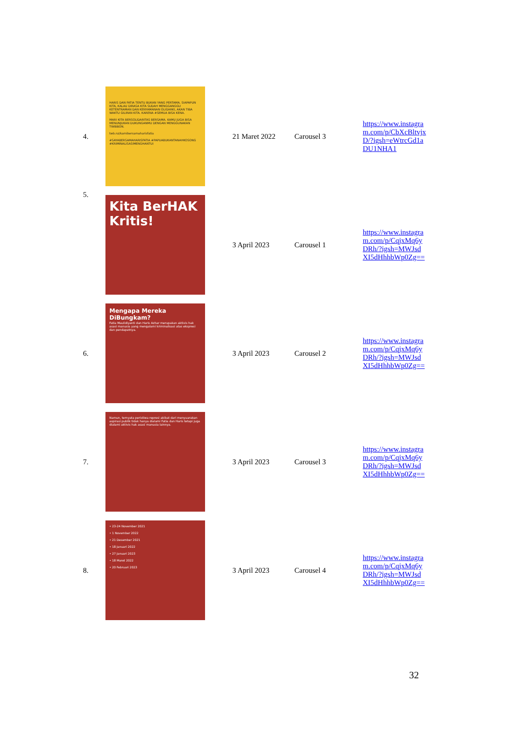| 4. | HARIS DAN FATIA TENTU BUKAN YANG PERTAMA. SIAPAPUN KITA, KALAU DIRASA KITA SUDAH MENGGANGGU KETENTRAMAN DAN KENYAMANAN OLIGARKI, AKAN TIBA WAKTU GILIRAN KITA. KARENA #SEMUA BISA KENA. MARI KITA BERSOLIDARITAS BERSAMA. KAMU JUGA BISA MENUNJUKAN DUKUNGANMU DENGAN MENGGUNAKAN TWIBBON. twb.nz/kamibersamaharisfatia #SAYABERSAMAHARISFATIA #PAPUABUKANTANAHKOSONG #KRIMINALISASIMENGHANTUI | 21 Maret 2022 | Carousel 3 | https://www.instagram.com/p/CbXcBltvjxD/?igsh=eWtrcGd1aDU1NHA1 |
| 5. | Kita BerHAK Kritis! | 3 April 2023 | Carousel 1 | https://www.instagram.com/p/CqjxMq6yDRh/?igsh=MWJsdXI5dHhhbWp0Zg== |
| 6. | Mengapa Mereka DiBungkam? Fatia Maulidiyanti dan Haris Azhar merupakan aktivis hak asasi manusia yang mengalami kriminalisasi atas ekspresi dan pendapatnya. | 3 April 2023 | Carousel 2 | https://www.instagram.com/p/CqjxMq6yDRh/?igsh=MWJsdXI5dHhhbWp0Zg== |
| 7. | Namun, ternyata peristiwa represi akibat dari menyuarakan aspirasi publik tidak hanya dialami Fatia dan Haris tetapi juga dialami aktivis hak asasi manusia lainnya. | 3 April 2023 | Carousel 3 | https://www.instagram.com/p/CqjxMq6yDRh/?igsh=MWJsdXI5dHhhbWp0Zg== |
| 8. | • 23-24 November 2021 • 1 November 2022 • 21 Desember 2021 • 18 Januari 2022 • 27 Januari 2023 • 18 Maret 2022 • 20 Februari 2023 | 3 April 2023 | Carousel 4 | https://www.instagram.com/p/CqjxMq6yDRh/?igsh=MWJsdXI5dHhhbWp0Zg== |
32